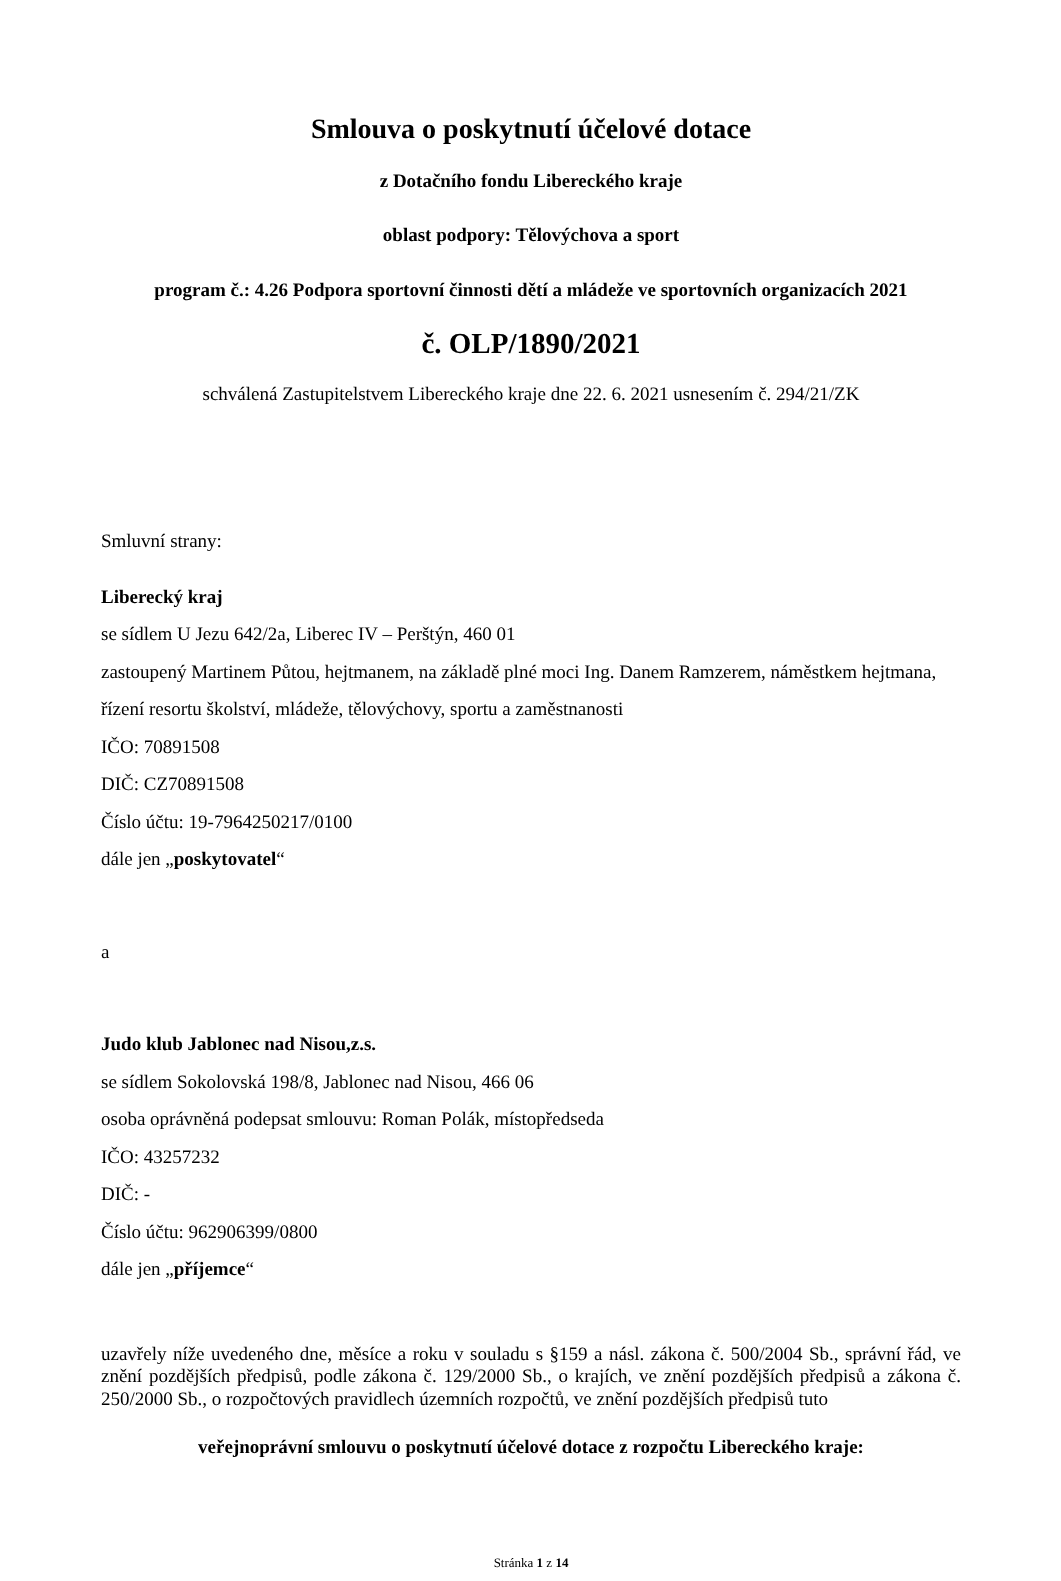Smlouva o poskytnutí účelové dotace
z Dotačního fondu Libereckého kraje
oblast podpory: Tělovýchova a sport
program č.: 4.26 Podpora sportovní činnosti dětí a mládeže ve sportovních organizacích 2021
č. OLP/1890/2021
schválená Zastupitelstvem Libereckého kraje dne 22. 6. 2021 usnesením č. 294/21/ZK
Smluvní strany:
Liberecký kraj
se sídlem U Jezu 642/2a, Liberec IV – Perštýn, 460 01
zastoupený Martinem Půtou, hejtmanem, na základě plné moci Ing. Danem Ramzerem, náměstkem hejtmana, řízení resortu školství, mládeže, tělovýchovy, sportu a zaměstnanosti
IČO: 70891508
DIČ: CZ70891508
Číslo účtu: 19-7964250217/0100
dále jen „poskytovatel“
a
Judo klub Jablonec nad Nisou,z.s.
se sídlem Sokolovská 198/8, Jablonec nad Nisou, 466 06
osoba oprávněná podepsat smlouvu: Roman Polák, místopředseda
IČO: 43257232
DIČ: -
Číslo účtu: 962906399/0800
dále jen „příjemce“
uzavřely níže uvedeného dne, měsíce a roku v souladu s §159 a násl. zákona č. 500/2004 Sb., správní řád, ve znění pozdějších předpisů, podle zákona č. 129/2000 Sb., o krajích, ve znění pozdějších předpisů a zákona č. 250/2000 Sb., o rozpočtových pravidlech územních rozpočtů, ve znění pozdějších předpisů tuto
veřejnoprávní smlouvu o poskytnutí účelové dotace z rozpočtu Libereckého kraje:
Stránka 1 z 14